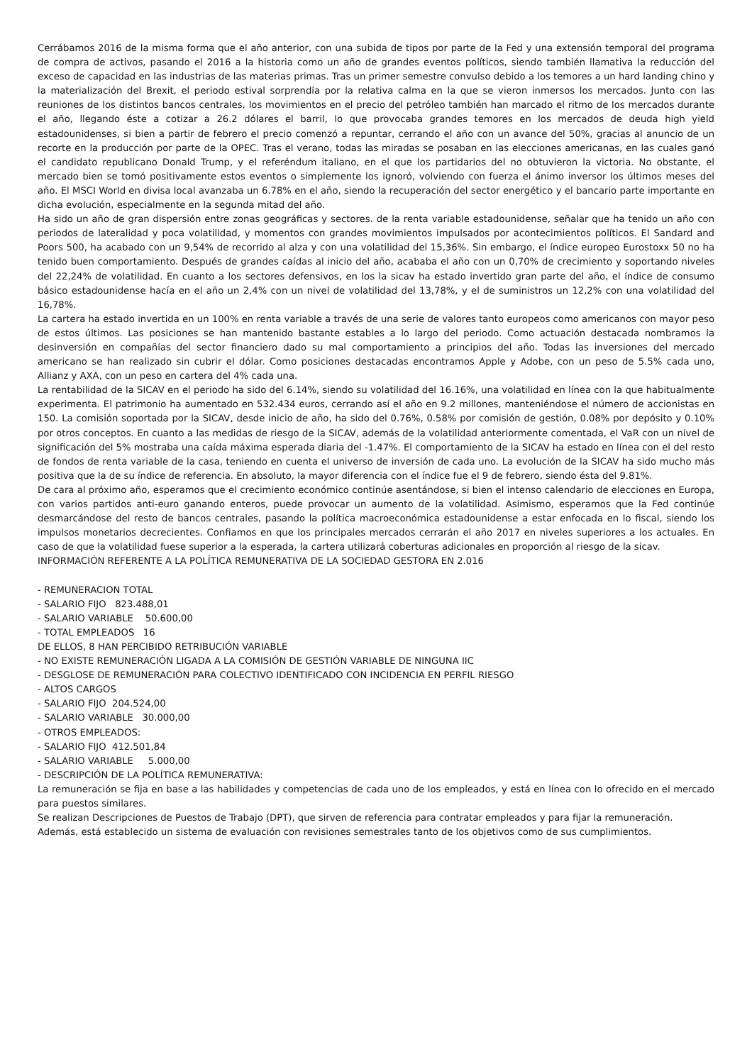Cerrábamos 2016 de la misma forma que el año anterior, con una subida de tipos por parte de la Fed y una extensión temporal del programa de compra de activos, pasando el 2016 a la historia como un año de grandes eventos políticos, siendo también llamativa la reducción del exceso de capacidad en las industrias de las materias primas. Tras un primer semestre convulso debido a los temores a un hard landing chino y la materialización del Brexit, el periodo estival sorprendía por la relativa calma en la que se vieron inmersos los mercados. Junto con las reuniones de los distintos bancos centrales, los movimientos en el precio del petróleo también han marcado el ritmo de los mercados durante el año, llegando éste a cotizar a 26.2 dólares el barril, lo que provocaba grandes temores en los mercados de deuda high yield estadounidenses, si bien a partir de febrero el precio comenzó a repuntar, cerrando el año con un avance del 50%, gracias al anuncio de un recorte en la producción por parte de la OPEC. Tras el verano, todas las miradas se posaban en las elecciones americanas, en las cuales ganó el candidato republicano Donald Trump, y el referéndum italiano, en el que los partidarios del no obtuvieron la victoria. No obstante, el mercado bien se tomó positivamente estos eventos o simplemente los ignoró, volviendo con fuerza el ánimo inversor los últimos meses del año. El MSCI World en divisa local avanzaba un 6.78% en el año, siendo la recuperación del sector energético y el bancario parte importante en dicha evolución, especialmente en la segunda mitad del año.
Ha sido un año de gran dispersión entre zonas geográficas y sectores. de la renta variable estadounidense, señalar que ha tenido un año con periodos de lateralidad y poca volatilidad, y momentos con grandes movimientos impulsados por acontecimientos políticos. El Sandard and Poors 500, ha acabado con un 9,54% de recorrido al alza y con una volatilidad del 15,36%. Sin embargo, el índice europeo Eurostoxx 50 no ha tenido buen comportamiento. Después de grandes caídas al inicio del año, acababa el año con un 0,70% de crecimiento y soportando niveles del 22,24% de volatilidad. En cuanto a los sectores defensivos, en los la sicav ha estado invertido gran parte del año, el índice de consumo básico estadounidense hacía en el año un 2,4% con un nivel de volatilidad del 13,78%, y el de suministros un 12,2% con una volatilidad del 16,78%.
La cartera ha estado invertida en un 100% en renta variable a través de una serie de valores tanto europeos como americanos con mayor peso de estos últimos. Las posiciones se han mantenido bastante estables a lo largo del periodo. Como actuación destacada nombramos la desinversión en compañías del sector financiero dado su mal comportamiento a principios del año. Todas las inversiones del mercado americano se han realizado sin cubrir el dólar. Como posiciones destacadas encontramos Apple y Adobe, con un peso de 5.5% cada uno, Allianz y AXA, con un peso en cartera del 4% cada una.
La rentabilidad de la SICAV en el periodo ha sido del 6.14%, siendo su volatilidad del 16.16%, una volatilidad en línea con la que habitualmente experimenta. El patrimonio ha aumentado en 532.434 euros, cerrando así el año en 9.2 millones, manteniéndose el número de accionistas en 150. La comisión soportada por la SICAV, desde inicio de año, ha sido del 0.76%, 0.58% por comisión de gestión, 0.08% por depósito y 0.10% por otros conceptos. En cuanto a las medidas de riesgo de la SICAV, además de la volatilidad anteriormente comentada, el VaR con un nivel de significación del 5% mostraba una caída máxima esperada diaria del -1.47%. El comportamiento de la SICAV ha estado en línea con el del resto de fondos de renta variable de la casa, teniendo en cuenta el universo de inversión de cada uno. La evolución de la SICAV ha sido mucho más positiva que la de su índice de referencia. En absoluto, la mayor diferencia con el índice fue el 9 de febrero, siendo ésta del 9.81%.
De cara al próximo año, esperamos que el crecimiento económico continúe asentándose, si bien el intenso calendario de elecciones en Europa, con varios partidos anti-euro ganando enteros, puede provocar un aumento de la volatilidad. Asimismo, esperamos que la Fed continúe desmarcándose del resto de bancos centrales, pasando la política macroeconómica estadounidense a estar enfocada en lo fiscal, siendo los impulsos monetarios decrecientes. Confiamos en que los principales mercados cerrarán el año 2017 en niveles superiores a los actuales. En caso de que la volatilidad fuese superior a la esperada, la cartera utilizará coberturas adicionales en proporción al riesgo de la sicav.
INFORMACIÓN REFERENTE A LA POLÍTICA REMUNERATIVA DE LA SOCIEDAD GESTORA EN 2.016
- REMUNERACION TOTAL
- SALARIO FIJO 823.488,01
- SALARIO VARIABLE 50.600,00
- TOTAL EMPLEADOS 16
DE ELLOS, 8 HAN PERCIBIDO RETRIBUCIÓN VARIABLE
- NO EXISTE REMUNERACIÓN LIGADA A LA COMISIÓN DE GESTIÓN VARIABLE DE NINGUNA IIC
- DESGLOSE DE REMUNERACIÓN PARA COLECTIVO IDENTIFICADO CON INCIDENCIA EN PERFIL RIESGO
- ALTOS CARGOS
- SALARIO FIJO 204.524,00
- SALARIO VARIABLE 30.000,00
- OTROS EMPLEADOS:
- SALARIO FIJO 412.501,84
- SALARIO VARIABLE 5.000,00
- DESCRIPCIÓN DE LA POLÍTICA REMUNERATIVA:
La remuneración se fija en base a las habilidades y competencias de cada uno de los empleados, y está en línea con lo ofrecido en el mercado para puestos similares.
Se realizan Descripciones de Puestos de Trabajo (DPT), que sirven de referencia para contratar empleados y para fijar la remuneración.
Además, está establecido un sistema de evaluación con revisiones semestrales tanto de los objetivos como de sus cumplimientos.